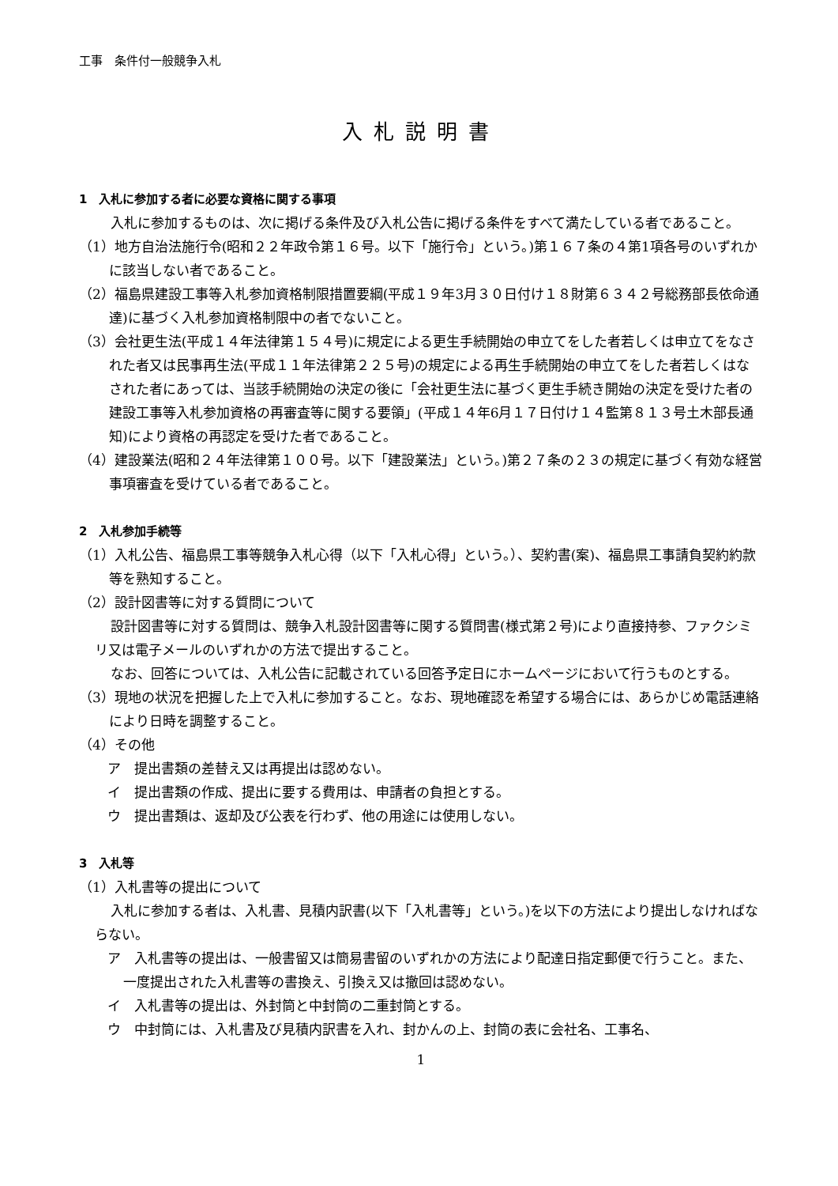工事　条件付一般競争入札
入札説明書
1　入札に参加する者に必要な資格に関する事項
入札に参加するものは、次に掲げる条件及び入札公告に掲げる条件をすべて満たしている者であること。
（1）地方自治法施行令(昭和２２年政令第１６号。以下「施行令」という。)第１６７条の４第1項各号のいずれかに該当しない者であること。
（2）福島県建設工事等入札参加資格制限措置要綱(平成１９年3月３０日付け１８財第６３４２号総務部長依命通達)に基づく入札参加資格制限中の者でないこと。
（3）会社更生法(平成１４年法律第１５４号)に規定による更生手続開始の申立てをした者若しくは申立てをなされた者又は民事再生法(平成１１年法律第２２５号)の規定による再生手続開始の申立てをした者若しくはなされた者にあっては、当該手続開始の決定の後に「会社更生法に基づく更生手続き開始の決定を受けた者の建設工事等入札参加資格の再審査等に関する要領」(平成１４年6月１７日付け１４監第８１３号土木部長通知)により資格の再認定を受けた者であること。
（4）建設業法(昭和２４年法律第１００号。以下「建設業法」という。)第２７条の２３の規定に基づく有効な経営事項審査を受けている者であること。
2　入札参加手続等
（1）入札公告、福島県工事等競争入札心得（以下「入札心得」という。）、契約書(案)、福島県工事請負契約約款等を熟知すること。
（2）設計図書等に対する質問について
設計図書等に対する質問は、競争入札設計図書等に関する質問書(様式第２号)により直接持参、ファクシミリ又は電子メールのいずれかの方法で提出すること。
なお、回答については、入札公告に記載されている回答予定日にホームページにおいて行うものとする。
（3）現地の状況を把握した上で入札に参加すること。なお、現地確認を希望する場合には、あらかじめ電話連絡により日時を調整すること。
（4）その他
ア　提出書類の差替え又は再提出は認めない。
イ　提出書類の作成、提出に要する費用は、申請者の負担とする。
ウ　提出書類は、返却及び公表を行わず、他の用途には使用しない。
3　入札等
（1）入札書等の提出について
入札に参加する者は、入札書、見積内訳書(以下「入札書等」という。)を以下の方法により提出しなければならない。
ア　入札書等の提出は、一般書留又は簡易書留のいずれかの方法により配達日指定郵便で行うこと。また、一度提出された入札書等の書換え、引換え又は撤回は認めない。
イ　入札書等の提出は、外封筒と中封筒の二重封筒とする。
ウ　中封筒には、入札書及び見積内訳書を入れ、封かんの上、封筒の表に会社名、工事名、
1